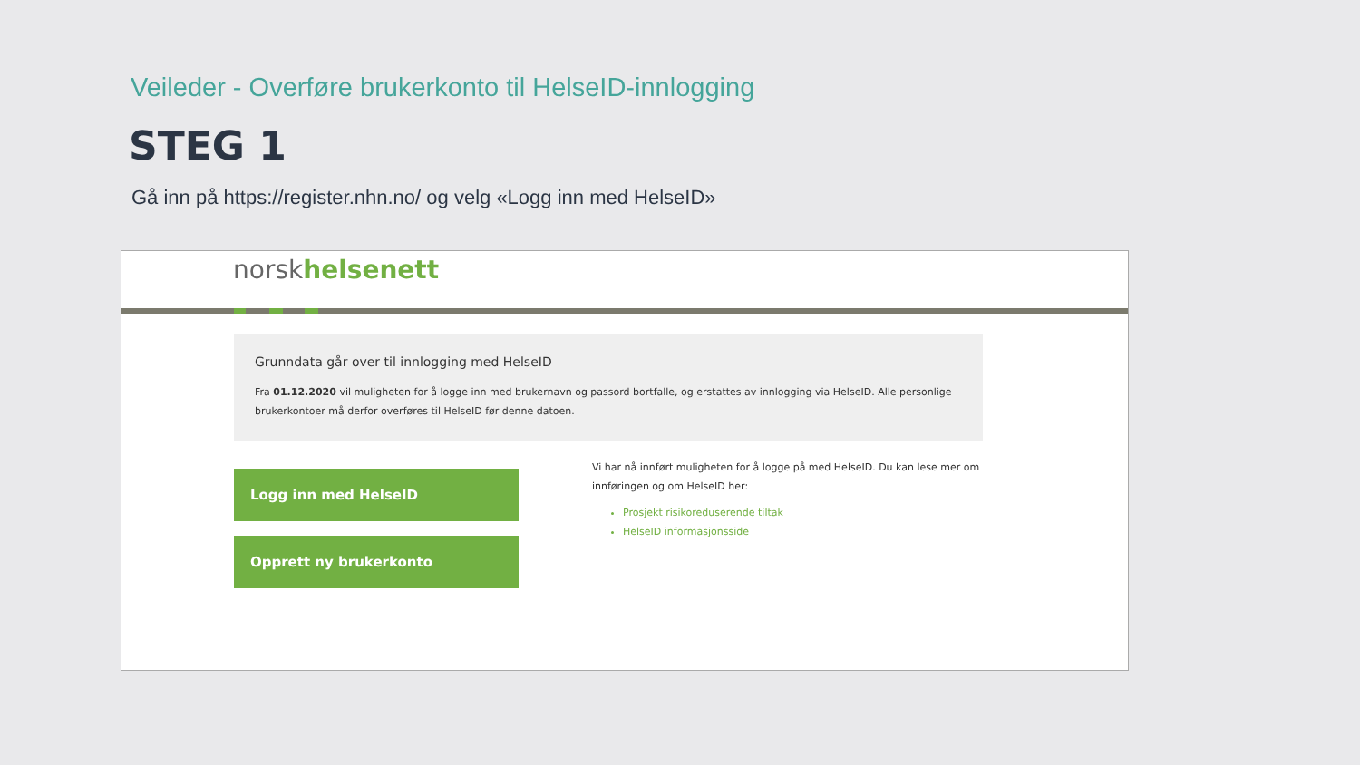Veileder - Overføre brukerkonto til HelseID-innlogging
STEG 1
Gå inn på https://register.nhn.no/ og velg «Logg inn med HelseID»
norskhelsenett
Grunndata går over til innlogging med HelseID
Fra 01.12.2020 vil muligheten for å logge inn med brukernavn og passord bortfalle, og erstattes av innlogging via HelseID. Alle personlige brukerkontoer må derfor overføres til HelseID før denne datoen.
Logg inn med HelseID
Opprett ny brukerkonto
Vi har nå innført muligheten for å logge på med HelseID. Du kan lese mer om innføringen og om HelseID her:
Prosjekt risikoreduserende tiltak
HelseID informasjonsside